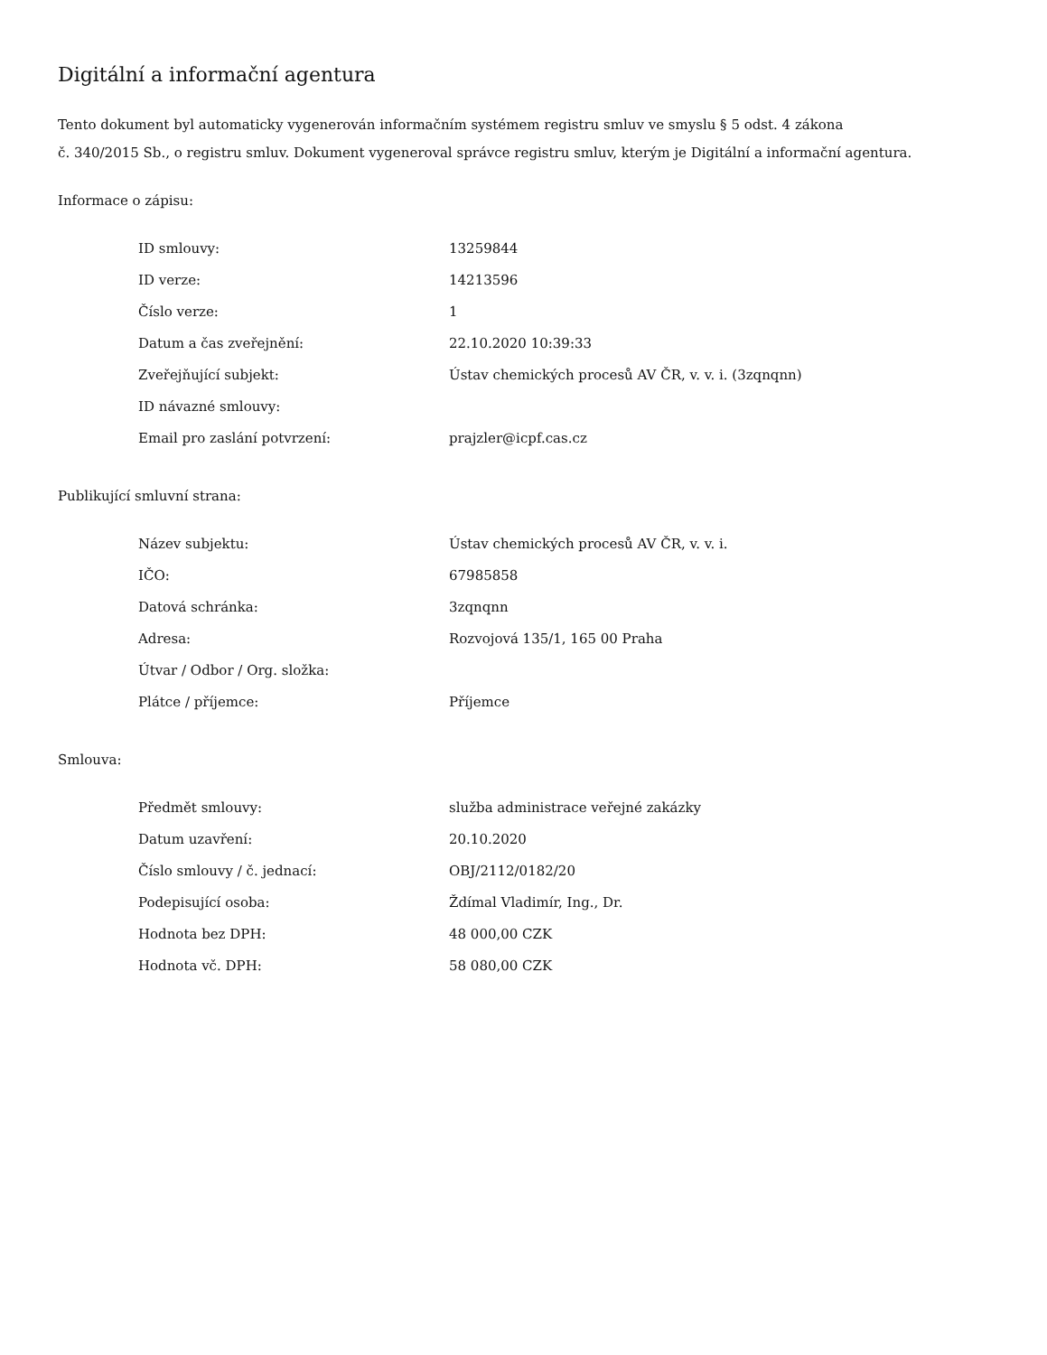Digitální a informační agentura
Tento dokument byl automaticky vygenerován informačním systémem registru smluv ve smyslu § 5 odst. 4 zákona
č. 340/2015 Sb., o registru smluv. Dokument vygeneroval správce registru smluv, kterým je Digitální a informační agentura.
Informace o zápisu:
| ID smlouvy: | 13259844 |
| ID verze: | 14213596 |
| Číslo verze: | 1 |
| Datum a čas zveřejnění: | 22.10.2020 10:39:33 |
| Zveřejňující subjekt: | Ústav chemických procesů AV ČR, v. v. i. (3zqnqnn) |
| ID návazné smlouvy: | |
| Email pro zaslání potvrzení: | prajzler@icpf.cas.cz |
Publikující smluvní strana:
| Název subjektu: | Ústav chemických procesů AV ČR, v. v. i. |
| IČO: | 67985858 |
| Datová schránka: | 3zqnqnn |
| Adresa: | Rozvojová 135/1, 165 00 Praha |
| Útvar / Odbor / Org. složka: | |
| Plátce / příjemce: | Příjemce |
Smlouva:
| Předmět smlouvy: | služba administrace veřejné zakázky |
| Datum uzavření: | 20.10.2020 |
| Číslo smlouvy / č. jednací: | OBJ/2112/0182/20 |
| Podepisující osoba: | Ždímal Vladimír, Ing., Dr. |
| Hodnota bez DPH: | 48 000,00 CZK |
| Hodnota vč. DPH: | 58 080,00 CZK |